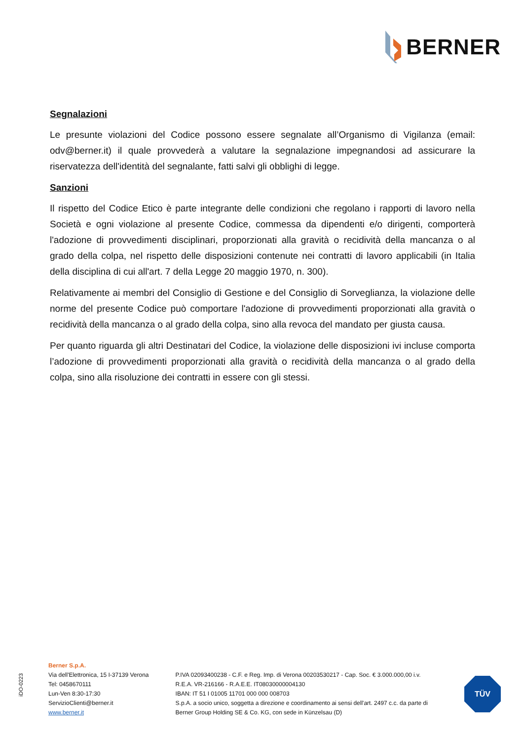BERNER
Segnalazioni
Le presunte violazioni del Codice possono essere segnalate all’Organismo di Vigilanza (email: odv@berner.it) il quale provvederà a valutare la segnalazione impegnandosi ad assicurare la riservatezza dell'identità del segnalante, fatti salvi gli obblighi di legge.
Sanzioni
Il rispetto del Codice Etico è parte integrante delle condizioni che regolano i rapporti di lavoro nella Società e ogni violazione al presente Codice, commessa da dipendenti e/o dirigenti, comporterà l'adozione di provvedimenti disciplinari, proporzionati alla gravità o recidività della mancanza o al grado della colpa, nel rispetto delle disposizioni contenute nei contratti di lavoro applicabili (in Italia della disciplina di cui all'art. 7 della Legge 20 maggio 1970, n. 300).
Relativamente ai membri del Consiglio di Gestione e del Consiglio di Sorveglianza, la violazione delle norme del presente Codice può comportare l'adozione di provvedimenti proporzionati alla gravità o recidività della mancanza o al grado della colpa, sino alla revoca del mandato per giusta causa.
Per quanto riguarda gli altri Destinatari del Codice, la violazione delle disposizioni ivi incluse comporta l’adozione di provvedimenti proporzionati alla gravità o recidività della mancanza o al grado della colpa, sino alla risoluzione dei contratti in essere con gli stessi.
iDO-0223
Berner S.p.A.
Via dell'Elettronica, 15 I-37139 Verona
Tel: 0458670111
Lun-Ven 8:30-17:30
ServizioClienti@berner.it
www.berner.it
P.IVA 02093400238 - C.F. e Reg. Imp. di Verona 00203530217 - Cap. Soc. € 3.000.000,00 i.v.
R.E.A. VR-216166 - R.A.E.E. IT08030000004130
IBAN: IT 51 I 01005 11701 000 000 008703
S.p.A. a socio unico, soggetta a direzione e coordinamento ai sensi dell'art. 2497 c.c. da parte di
Berner Group Holding SE & Co. KG, con sede in Künzelsau (D)
TÜV